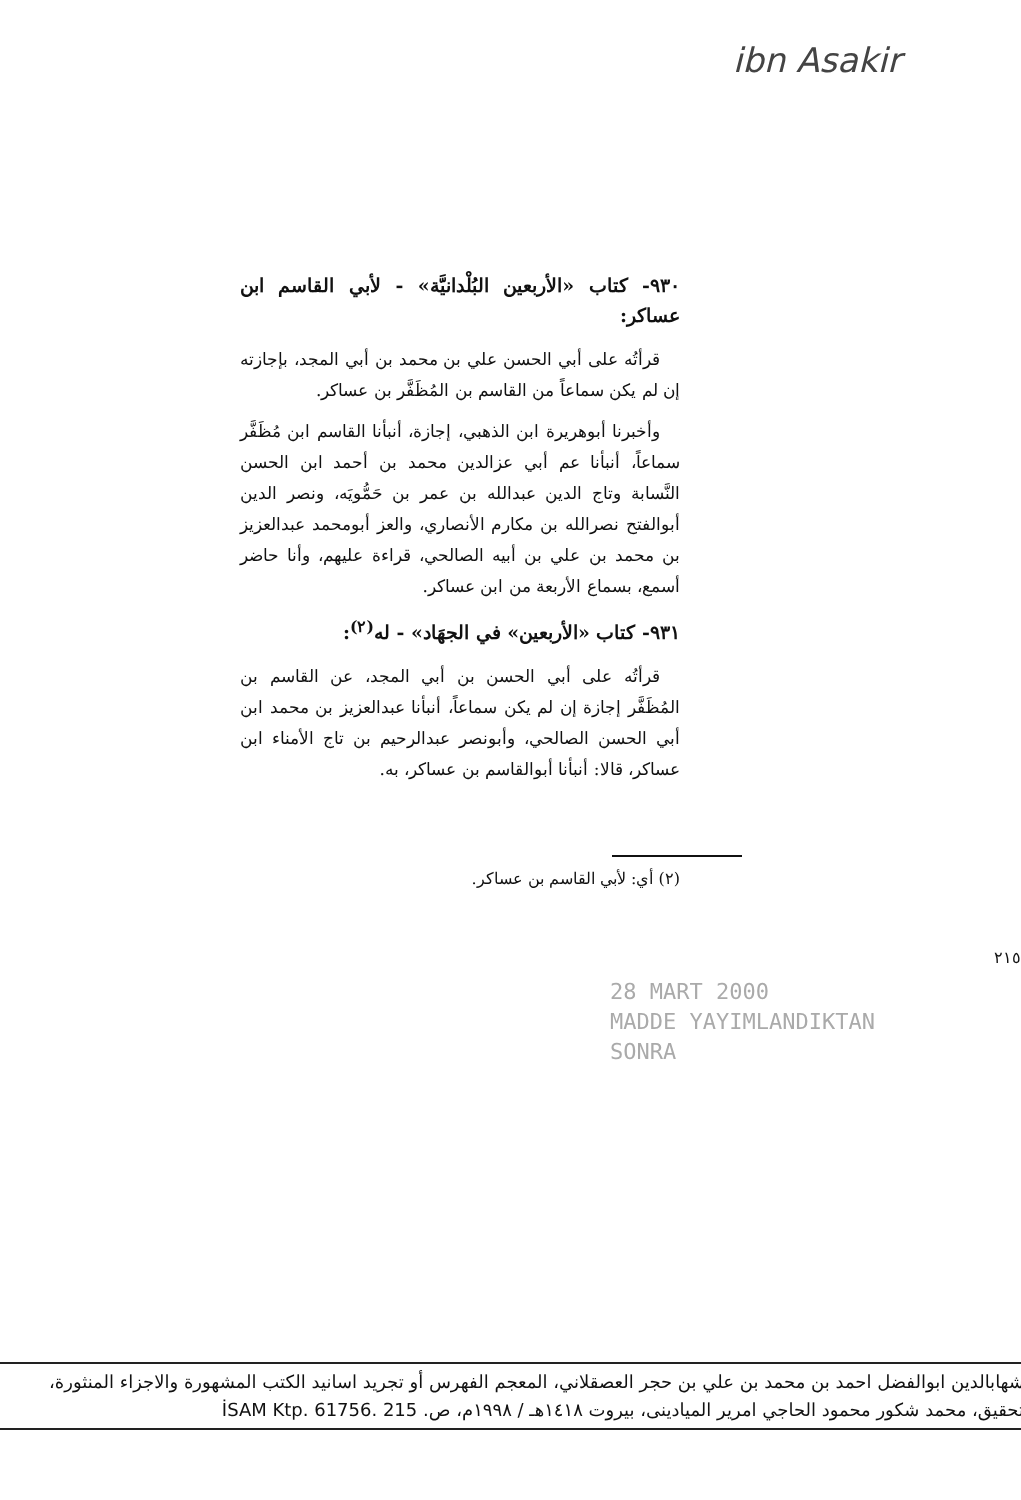ibn Asakir
٩٣٠- كتاب «الأربعين البُلْدانيَّة» - لأبي القاسم ابن عساكر:
قرأتُه على أبي الحسن علي بن محمد بن أبي المجد، بإجازته إن لم يكن سماعاً من القاسم بن المُظَفَّر بن عساكر.
وأخبرنا أبوهريرة ابن الذهبي، إجازة، أنبأنا القاسم ابن مُظَفَّر سماعاً، أنبأنا عم أبي عزالدين محمد بن أحمد ابن الحسن النَّسابة وتاج الدين عبدالله بن عمر بن حَمُّويَه، ونصر الدين أبوالفتح نصرالله بن مكارم الأنصاري، والعز أبومحمد عبدالعزيز بن محمد بن علي بن أبيه الصالحي، قراءة عليهم، وأنا حاضر أسمع، بسماع الأربعة من ابن عساكر.
٩٣١- كتاب «الأربعين» في الجهَاد» - له<sup>(٢)</sup>:
قرأتُه على أبي الحسن بن أبي المجد، عن القاسم بن المُظَفَّر إجازة إن لم يكن سماعاً، أنبأنا عبدالعزيز بن محمد ابن أبي الحسن الصالحي، وأبونصر عبدالرحيم بن تاج الأمناء ابن عساكر، قالا: أنبأنا أبوالقاسم بن عساكر، به.
(٢) أي: لأبي القاسم بن عساكر.
٢١٥
28 MART 2000
MADDE YAYIMLANDIKTAN
SONRA
شهابالدين ابوالفضل احمد بن محمد بن علي بن حجر العصقلاني، المعجم الفهرس أو تجريد اسانيد الكتب المشهورة والاجزاء المنثورة، تحقيق، محمد شكور محمود الحاجي امرير الميادينى، بيروت ١٤١٨هـ / ١٩٩٨م، ص. İSAM Ktp. 61756. 215